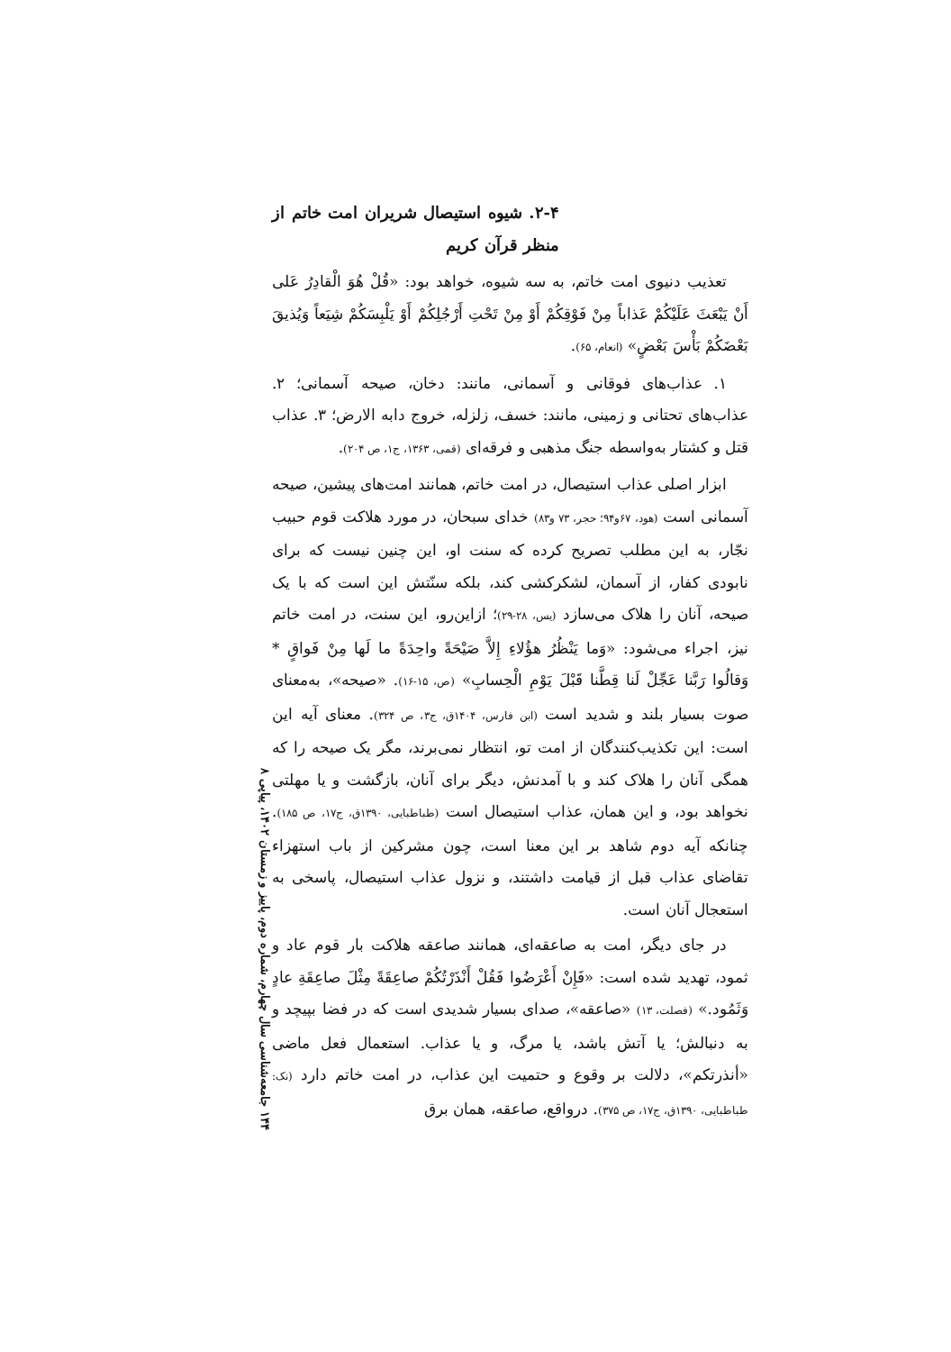۲-۴. شیوه استیصال شریران امت خاتم از منظر قرآن کریم
تعذیب دنیوی امت خاتم، به سه شیوه، خواهد بود: «قُلْ هُوَ الْقادِرُ عَلى أَنْ يَبْعَثَ عَلَيْكُمْ عَذاباً مِنْ فَوْقِكُمْ أَوْ مِنْ تَحْتِ أَرْجُلِكُمْ أَوْ يَلْبِسَكُمْ شِيَعاً وَيُذيقَ بَعْضَكُمْ بَأْسَ بَعْضٍ» (انعام، ۶۵).
۱. عذاب‌های فوقانی و آسمانی، مانند: دخان، صیحه آسمانی؛ ۲. عذاب‌های تحتانی و زمینی، مانند: خسف، زلزله، خروج دابه الارض؛ ۳. عذاب قتل و کشتار به‌واسطه جنگ مذهبی و فرقه‌ای (قمی، ۱۳۶۳، ج۱، ص ۲۰۴).
ابزار اصلی عذاب استیصال، در امت خاتم، همانند امت‌های پیشین، صیحه آسمانی است (هود، ۶۷و۹۴؛ حجر، ۷۳ و۸۳) خدای سبحان، در مورد هلاکت قوم حبیب نجّار، به این مطلب تصریح کرده که سنت او، این چنین نیست که برای نابودی کفار، از آسمان، لشکرکشی کند، بلکه سنّتش این است که با یک صیحه، آنان را هلاک می‌سازد (یس، ۲۸-۲۹)؛ ازاین‌رو، این سنت، در امت خاتم نیز، اجراء می‌شود: «وَما يَنْظُرُ هؤُلاءِ إِلاَّ صَيْحَةً واحِدَةً ما لَها مِنْ فَواقٍ * وَقالُوا رَبَّنا عَجِّلْ لَنا قِطَّنا قَبْلَ يَوْمِ الْحِسابِ» (ص، ۱۵-۱۶). «صیحه»، به‌معنای صوت بسیار بلند و شدید است (ابن فارس، ۱۴۰۴ق، ج۳، ص ۳۲۴). معنای آیه این است: این تکذیب‌کنندگان از امت تو، انتظار نمی‌برند، مگر یک صیحه را که همگی آنان را هلاک کند و با آمدنش، دیگر برای آنان، بازگشت و یا مهلتی نخواهد بود، و این همان، عذاب استیصال است (طباطبایی، ۱۳۹۰ق، ج۱۷، ص ۱۸۵). چنانکه آیه دوم شاهد بر این معنا است، چون مشرکین از باب استهزاء تقاضای عذاب قبل از قیامت داشتند، و نزول عذاب استیصال، پاسخی به استعجال آنان است.
در جای دیگر، امت به صاعقه‌ای، همانند صاعقه هلاکت بار قوم عاد و ثمود، تهدید شده است: «فَإِنْ أَعْرَضُوا فَقُلْ أَنْذَرْتُكُمْ صاعِقَةً مِثْلَ صاعِقَةِ عادٍ وَثَمُود.» (فصلت، ۱۳) «صاعقه»، صدای بسیار شدیدی است که در فضا بپیچد و به دنبالش؛ یا آتش باشد، یا مرگ، و یا عذاب. استعمال فعل ماضی «أنذرتکم»، دلالت بر وقوع و حتمیت این عذاب، در امت خاتم دارد (نک: طباطبایی، ۱۳۹۰ق، ج۱۷، ص ۳۷۵). درواقع، صاعقه، همان برق
۱۴۴ جامعه‌شناسی سال چهارم، شماره دوم، پاییز و زمستان ۱۴۰۲، پیاپی ۸